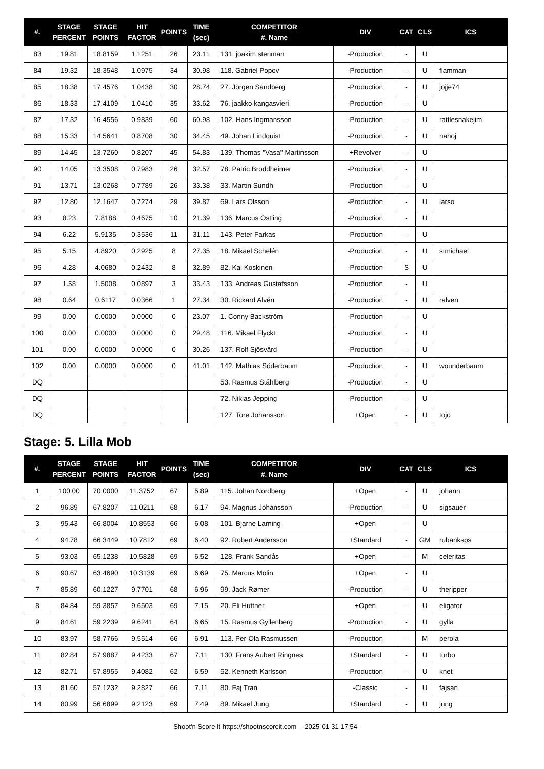| #. | STAGE PERCENT | STAGE POINTS | HIT FACTOR | POINTS | TIME (sec) | COMPETITOR #. Name | DIV | CAT | CLS | ICS |
| --- | --- | --- | --- | --- | --- | --- | --- | --- | --- | --- |
| 83 | 19.81 | 18.8159 | 1.1251 | 26 | 23.11 | 131. joakim stenman | -Production | - | U | |
| 84 | 19.32 | 18.3548 | 1.0975 | 34 | 30.98 | 118. Gabriel Popov | -Production | - | U | flamman |
| 85 | 18.38 | 17.4576 | 1.0438 | 30 | 28.74 | 27. Jörgen Sandberg | -Production | - | U | jojje74 |
| 86 | 18.33 | 17.4109 | 1.0410 | 35 | 33.62 | 76. jaakko kangasvieri | -Production | - | U | |
| 87 | 17.32 | 16.4556 | 0.9839 | 60 | 60.98 | 102. Hans Ingmansson | -Production | - | U | rattlesnakejim |
| 88 | 15.33 | 14.5641 | 0.8708 | 30 | 34.45 | 49. Johan Lindquist | -Production | - | U | nahoj |
| 89 | 14.45 | 13.7260 | 0.8207 | 45 | 54.83 | 139. Thomas "Vasa" Martinsson | +Revolver | - | U | |
| 90 | 14.05 | 13.3508 | 0.7983 | 26 | 32.57 | 78. Patric Broddheimer | -Production | - | U | |
| 91 | 13.71 | 13.0268 | 0.7789 | 26 | 33.38 | 33. Martin Sundh | -Production | - | U | |
| 92 | 12.80 | 12.1647 | 0.7274 | 29 | 39.87 | 69. Lars Olsson | -Production | - | U | larso |
| 93 | 8.23 | 7.8188 | 0.4675 | 10 | 21.39 | 136. Marcus Östling | -Production | - | U | |
| 94 | 6.22 | 5.9135 | 0.3536 | 11 | 31.11 | 143. Peter Farkas | -Production | - | U | |
| 95 | 5.15 | 4.8920 | 0.2925 | 8 | 27.35 | 18. Mikael Schelén | -Production | - | U | stmichael |
| 96 | 4.28 | 4.0680 | 0.2432 | 8 | 32.89 | 82. Kai Koskinen | -Production | S | U | |
| 97 | 1.58 | 1.5008 | 0.0897 | 3 | 33.43 | 133. Andreas Gustafsson | -Production | - | U | |
| 98 | 0.64 | 0.6117 | 0.0366 | 1 | 27.34 | 30. Rickard Alvén | -Production | - | U | ralven |
| 99 | 0.00 | 0.0000 | 0.0000 | 0 | 23.07 | 1. Conny Backström | -Production | - | U | |
| 100 | 0.00 | 0.0000 | 0.0000 | 0 | 29.48 | 116. Mikael Flyckt | -Production | - | U | |
| 101 | 0.00 | 0.0000 | 0.0000 | 0 | 30.26 | 137. Rolf Sjösvärd | -Production | - | U | |
| 102 | 0.00 | 0.0000 | 0.0000 | 0 | 41.01 | 142. Mathias Söderbaum | -Production | - | U | wounderbaum |
| DQ | | | | | | 53. Rasmus Ståhlberg | -Production | - | U | |
| DQ | | | | | | 72. Niklas Jepping | -Production | - | U | |
| DQ | | | | | | 127. Tore Johansson | +Open | - | U | tojo |
Stage: 5. Lilla Mob
| #. | STAGE PERCENT | STAGE POINTS | HIT FACTOR | POINTS | TIME (sec) | COMPETITOR #. Name | DIV | CAT | CLS | ICS |
| --- | --- | --- | --- | --- | --- | --- | --- | --- | --- | --- |
| 1 | 100.00 | 70.0000 | 11.3752 | 67 | 5.89 | 115. Johan Nordberg | +Open | - | U | johann |
| 2 | 96.89 | 67.8207 | 11.0211 | 68 | 6.17 | 94. Magnus Johansson | -Production | - | U | sigsauer |
| 3 | 95.43 | 66.8004 | 10.8553 | 66 | 6.08 | 101. Bjarne Larning | +Open | - | U | |
| 4 | 94.78 | 66.3449 | 10.7812 | 69 | 6.40 | 92. Robert Andersson | +Standard | - | GM | rubanksps |
| 5 | 93.03 | 65.1238 | 10.5828 | 69 | 6.52 | 128. Frank Sandås | +Open | - | M | celeritas |
| 6 | 90.67 | 63.4690 | 10.3139 | 69 | 6.69 | 75. Marcus Molin | +Open | - | U | |
| 7 | 85.89 | 60.1227 | 9.7701 | 68 | 6.96 | 99. Jack Rømer | -Production | - | U | theripper |
| 8 | 84.84 | 59.3857 | 9.6503 | 69 | 7.15 | 20. Eli Huttner | +Open | - | U | eligator |
| 9 | 84.61 | 59.2239 | 9.6241 | 64 | 6.65 | 15. Rasmus Gyllenberg | -Production | - | U | gylla |
| 10 | 83.97 | 58.7766 | 9.5514 | 66 | 6.91 | 113. Per-Ola Rasmussen | -Production | - | M | perola |
| 11 | 82.84 | 57.9887 | 9.4233 | 67 | 7.11 | 130. Frans Aubert Ringnes | +Standard | - | U | turbo |
| 12 | 82.71 | 57.8955 | 9.4082 | 62 | 6.59 | 52. Kenneth Karlsson | -Production | - | U | knet |
| 13 | 81.60 | 57.1232 | 9.2827 | 66 | 7.11 | 80. Faj Tran | -Classic | - | U | fajsan |
| 14 | 80.99 | 56.6899 | 9.2123 | 69 | 7.49 | 89. Mikael Jung | +Standard | - | U | jung |
Shoot'n Score It https://shootnscoreit.com -- 2025-01-31 17:54